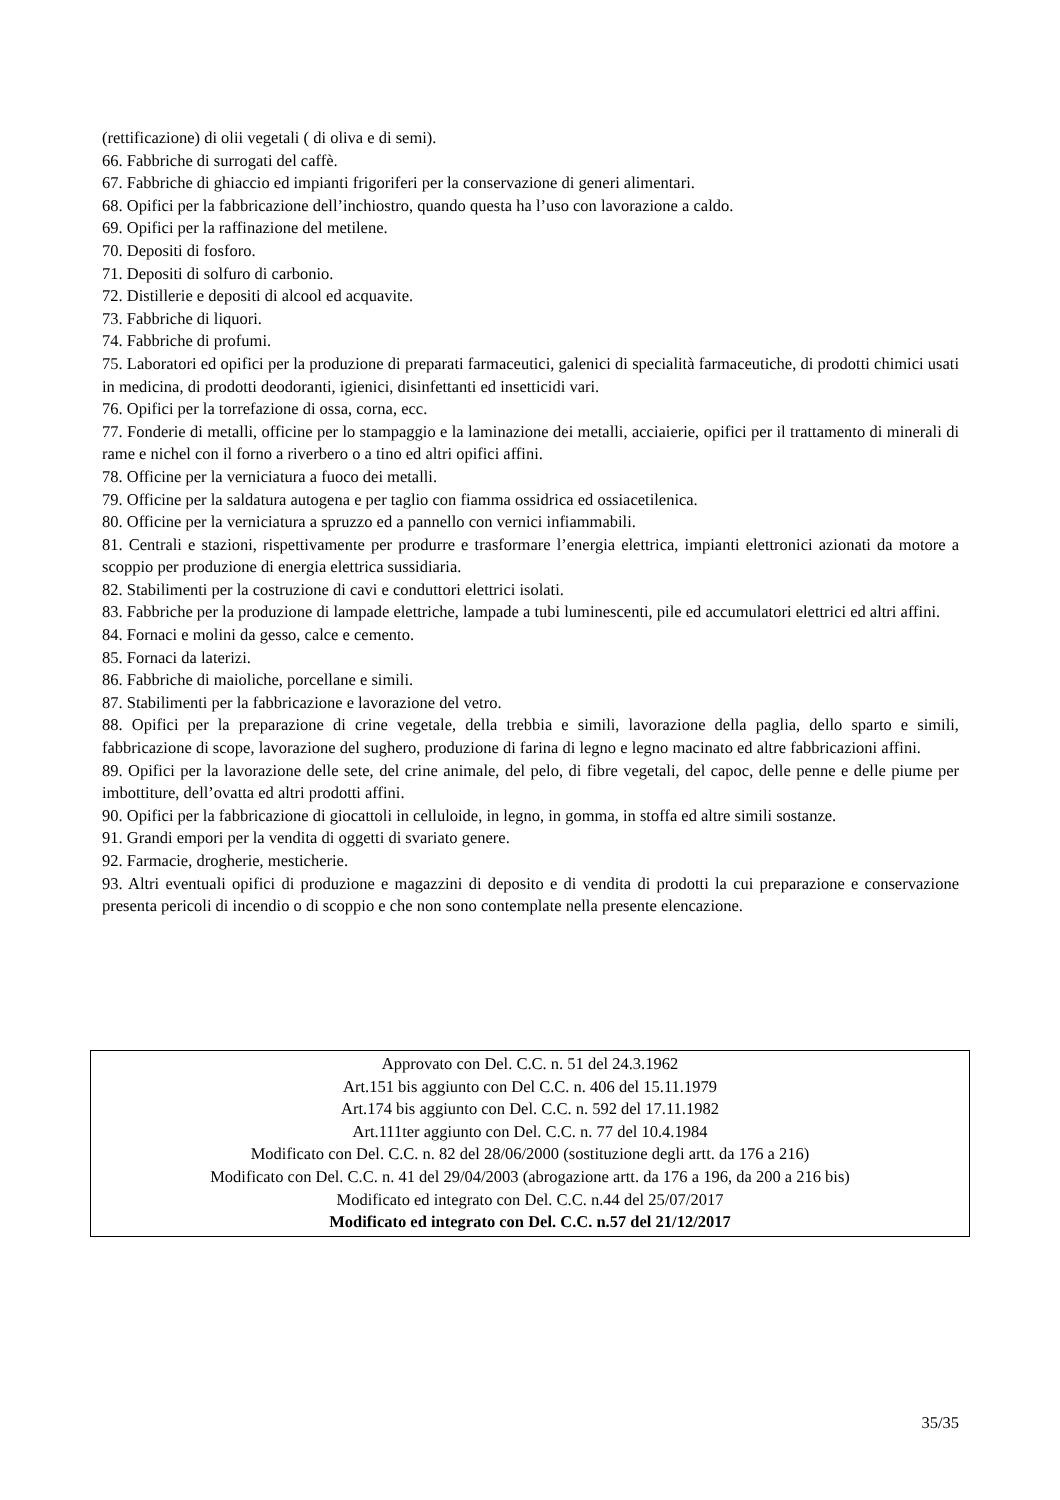(rettificazione) di olii vegetali ( di oliva e di semi).
66. Fabbriche di surrogati del caffè.
67. Fabbriche di ghiaccio ed impianti frigoriferi per la conservazione di generi alimentari.
68. Opifici per la fabbricazione dell’inchiostro, quando questa ha l’uso con lavorazione a caldo.
69. Opifici per la raffinazione del metilene.
70. Depositi di fosforo.
71. Depositi di solfuro di carbonio.
72. Distillerie e depositi di alcool ed acquavite.
73. Fabbriche di liquori.
74. Fabbriche di profumi.
75. Laboratori ed opifici per la produzione di preparati farmaceutici, galenici di specialità farmaceutiche, di prodotti chimici usati in medicina, di prodotti deodoranti, igienici, disinfettanti ed insetticidi vari.
76. Opifici per la torrefazione di ossa, corna, ecc.
77. Fonderie di metalli, officine per lo stampaggio e la laminazione dei metalli, acciaierie, opifici per il trattamento di minerali di rame e nichel con il forno a riverbero o a tino ed altri opifici affini.
78. Officine per la verniciatura a fuoco dei metalli.
79. Officine per la saldatura autogena e per taglio con fiamma ossidrica ed ossiacetilenica.
80. Officine per la verniciatura a spruzzo ed a pannello con vernici infiammabili.
81. Centrali e stazioni, rispettivamente per produrre e trasformare l’energia elettrica, impianti elettronici azionati da motore a scoppio per produzione di energia elettrica sussidiaria.
82. Stabilimenti per la costruzione di cavi e conduttori elettrici isolati.
83. Fabbriche per la produzione di lampade elettriche, lampade a tubi luminescenti, pile ed accumulatori elettrici ed altri affini.
84. Fornaci e molini da gesso, calce e cemento.
85. Fornaci da laterizi.
86. Fabbriche di maioliche, porcellane e simili.
87. Stabilimenti per la fabbricazione e lavorazione del vetro.
88. Opifici per la preparazione di crine vegetale, della trebbia e simili, lavorazione della paglia, dello sparto e simili, fabbricazione di scope, lavorazione del sughero, produzione di farina di legno e legno macinato ed altre fabbricazioni affini.
89. Opifici per la lavorazione delle sete, del crine animale, del pelo, di fibre vegetali, del capoc, delle penne e delle piume per imbottiture, dell’ovatta ed altri prodotti affini.
90. Opifici per la fabbricazione di giocattoli in celluloide, in legno, in gomma, in stoffa ed altre simili sostanze.
91. Grandi empori per la vendita di oggetti di svariato genere.
92. Farmacie, drogherie, mesticherie.
93. Altri eventuali opifici di produzione e magazzini di deposito e di vendita di prodotti la cui preparazione e conservazione presenta pericoli di incendio o di scoppio e che non sono contemplate nella presente elencazione.
Approvato con Del. C.C. n. 51 del 24.3.1962
Art.151 bis aggiunto con Del C.C. n. 406 del 15.11.1979
Art.174 bis aggiunto con Del. C.C. n. 592 del 17.11.1982
Art.111ter aggiunto con Del. C.C. n. 77 del 10.4.1984
Modificato con Del. C.C. n. 82 del 28/06/2000 (sostituzione degli artt. da 176 a 216)
Modificato con Del. C.C. n. 41 del 29/04/2003 (abrogazione artt. da 176 a 196, da 200 a 216 bis)
Modificato ed integrato con Del. C.C. n.44 del 25/07/2017
Modificato ed integrato con Del. C.C. n.57 del 21/12/2017
35/35